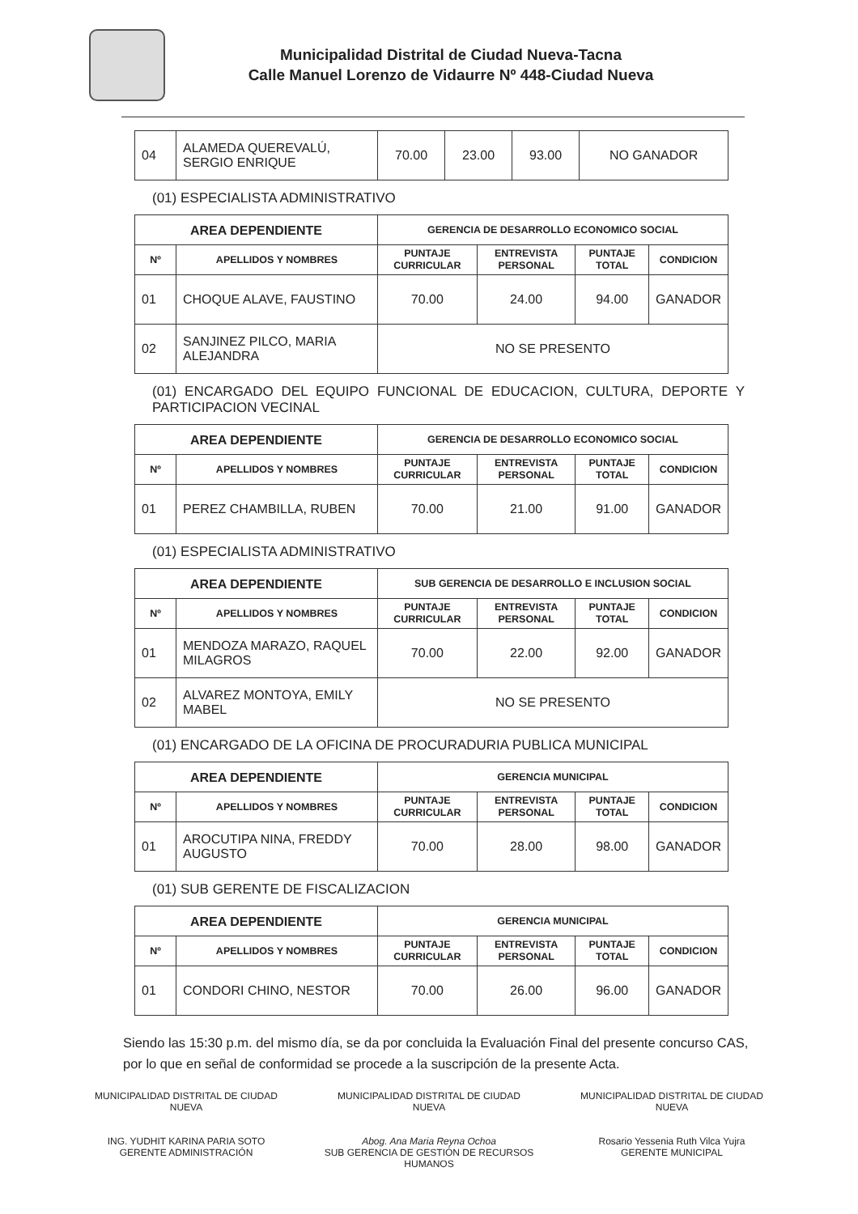Municipalidad Distrital de Ciudad Nueva-Tacna
Calle Manuel Lorenzo de Vidaurre Nº 448-Ciudad Nueva
| 04 | ALAMEDA QUEREVALÚ, SERGIO ENRIQUE | 70.00 | 23.00 | 93.00 | NO GANADOR |
(01) ESPECIALISTA ADMINISTRATIVO
| AREA DEPENDIENTE | | GERENCIA DE DESARROLLO ECONOMICO SOCIAL | | | |
| --- | --- | --- | --- | --- | --- |
| Nº | APELLIDOS Y NOMBRES | PUNTAJE CURRICULAR | ENTREVISTA PERSONAL | PUNTAJE TOTAL | CONDICION |
| 01 | CHOQUE ALAVE, FAUSTINO | 70.00 | 24.00 | 94.00 | GANADOR |
| 02 | SANJINEZ PILCO, MARIA ALEJANDRA | NO SE PRESENTO | | | |
(01) ENCARGADO DEL EQUIPO FUNCIONAL DE EDUCACION, CULTURA, DEPORTE Y PARTICIPACION VECINAL
| AREA DEPENDIENTE | | GERENCIA DE DESARROLLO ECONOMICO SOCIAL | | | |
| --- | --- | --- | --- | --- | --- |
| Nº | APELLIDOS Y NOMBRES | PUNTAJE CURRICULAR | ENTREVISTA PERSONAL | PUNTAJE TOTAL | CONDICION |
| 01 | PEREZ CHAMBILLA, RUBEN | 70.00 | 21.00 | 91.00 | GANADOR |
(01) ESPECIALISTA ADMINISTRATIVO
| AREA DEPENDIENTE | | SUB GERENCIA DE DESARROLLO E INCLUSION SOCIAL | | | |
| --- | --- | --- | --- | --- | --- |
| Nº | APELLIDOS Y NOMBRES | PUNTAJE CURRICULAR | ENTREVISTA PERSONAL | PUNTAJE TOTAL | CONDICION |
| 01 | MENDOZA MARAZO, RAQUEL MILAGROS | 70.00 | 22.00 | 92.00 | GANADOR |
| 02 | ALVAREZ MONTOYA, EMILY MABEL | NO SE PRESENTO | | | |
(01) ENCARGADO DE LA OFICINA DE PROCURADURIA PUBLICA MUNICIPAL
| AREA DEPENDIENTE | | GERENCIA MUNICIPAL | | | |
| --- | --- | --- | --- | --- | --- |
| Nº | APELLIDOS Y NOMBRES | PUNTAJE CURRICULAR | ENTREVISTA PERSONAL | PUNTAJE TOTAL | CONDICION |
| 01 | AROCUTIPA NINA, FREDDY AUGUSTO | 70.00 | 28.00 | 98.00 | GANADOR |
(01) SUB GERENTE DE FISCALIZACION
| AREA DEPENDIENTE | | GERENCIA MUNICIPAL | | | |
| --- | --- | --- | --- | --- | --- |
| Nº | APELLIDOS Y NOMBRES | PUNTAJE CURRICULAR | ENTREVISTA PERSONAL | PUNTAJE TOTAL | CONDICION |
| 01 | CONDORI CHINO, NESTOR | 70.00 | 26.00 | 96.00 | GANADOR |
Siendo las 15:30 p.m. del mismo día, se da por concluida la Evaluación Final del presente concurso CAS, por lo que en señal de conformidad se procede a la suscripción de la presente Acta.
MUNICIPALIDAD DISTRITAL DE CIUDAD NUEVA
ING. YUDHIT KARINA PARIA SOTO
GERENTE ADMINISTRACIÓN
MUNICIPALIDAD DISTRITAL DE CIUDAD NUEVA
Abog. Ana Maria Reyna Ochoa
SUB GERENCIA DE GESTIÓN DE RECURSOS HUMANOS
MUNICIPALIDAD DISTRITAL DE CIUDAD NUEVA
Rosario Yessenia Ruth Vilca Yujra
GERENTE MUNICIPAL